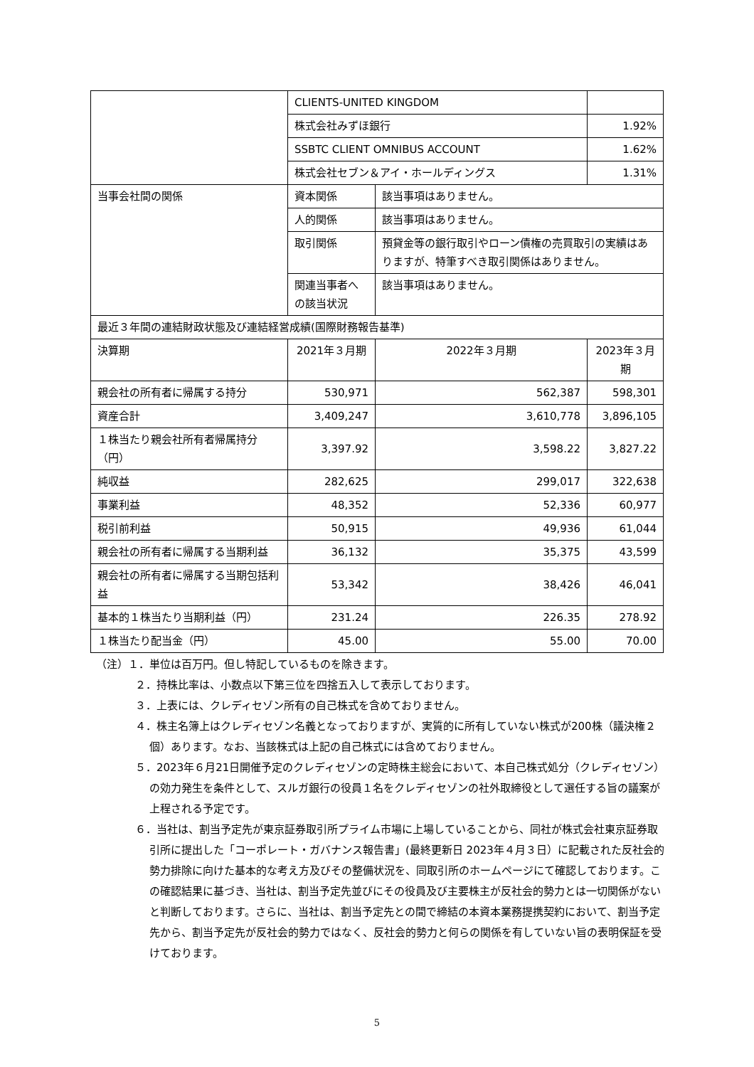| | CLIENTS-UNITED KINGDOM | | | |
| | 株式会社みずほ銀行 | | | 1.92% |
| | SSBTC CLIENT OMNIBUS ACCOUNT | | | 1.62% |
| | 株式会社セブン＆アイ・ホールディングス | | | 1.31% |
| 当事会社間の関係 | 資本関係 | 該当事項はありません。 | | |
| | 人的関係 | 該当事項はありません。 | | |
| | 取引関係 | 預貸金等の銀行取引やローン債権の売買取引の実績はありますが、特筆すべき取引関係はありません。 | | |
| | 関連当事者への該当状況 | 該当事項はありません。 | | |
| 最近３年間の連結財政状態及び連結経営成績(国際財務報告基準) | | | | |
| 決算期 | 2021年３月期 | | 2022年３月期 | 2023年３月期 |
| 親会社の所有者に帰属する持分 | 530,971 | | 562,387 | 598,301 |
| 資産合計 | 3,409,247 | | 3,610,778 | 3,896,105 |
| １株当たり親会社所有者帰属持分（円） | 3,397.92 | | 3,598.22 | 3,827.22 |
| 純収益 | 282,625 | | 299,017 | 322,638 |
| 事業利益 | 48,352 | | 52,336 | 60,977 |
| 税引前利益 | 50,915 | | 49,936 | 61,044 |
| 親会社の所有者に帰属する当期利益 | 36,132 | | 35,375 | 43,599 |
| 親会社の所有者に帰属する当期包括利益 | 53,342 | | 38,426 | 46,041 |
| 基本的１株当たり当期利益（円） | 231.24 | | 226.35 | 278.92 |
| １株当たり配当金（円） | 45.00 | | 55.00 | 70.00 |
（注）１．単位は百万円。但し特記しているものを除きます。
２．持株比率は、小数点以下第三位を四捨五入して表示しております。
３．上表には、クレディセゾン所有の自己株式を含めておりません。
４．株主名簿上はクレディセゾン名義となっておりますが、実質的に所有していない株式が200株（議決権２個）あります。なお、当該株式は上記の自己株式には含めておりません。
５．2023年６月21日開催予定のクレディセゾンの定時株主総会において、本自己株式処分（クレディセゾン）の効力発生を条件として、スルガ銀行の役員１名をクレディセゾンの社外取締役として選任する旨の議案が上程される予定です。
６．当社は、割当予定先が東京証券取引所プライム市場に上場していることから、同社が株式会社東京証券取引所に提出した「コーポレート・ガバナンス報告書」(最終更新日 2023年４月３日）に記載された反社会的勢力排除に向けた基本的な考え方及びその整備状況を、同取引所のホームページにて確認しております。この確認結果に基づき、当社は、割当予定先並びにその役員及び主要株主が反社会的勢力とは一切関係がないと判断しております。さらに、当社は、割当予定先との間で締結の本資本業務提携契約において、割当予定先から、割当予定先が反社会的勢力ではなく、反社会的勢力と何らの関係を有していない旨の表明保証を受けております。
5